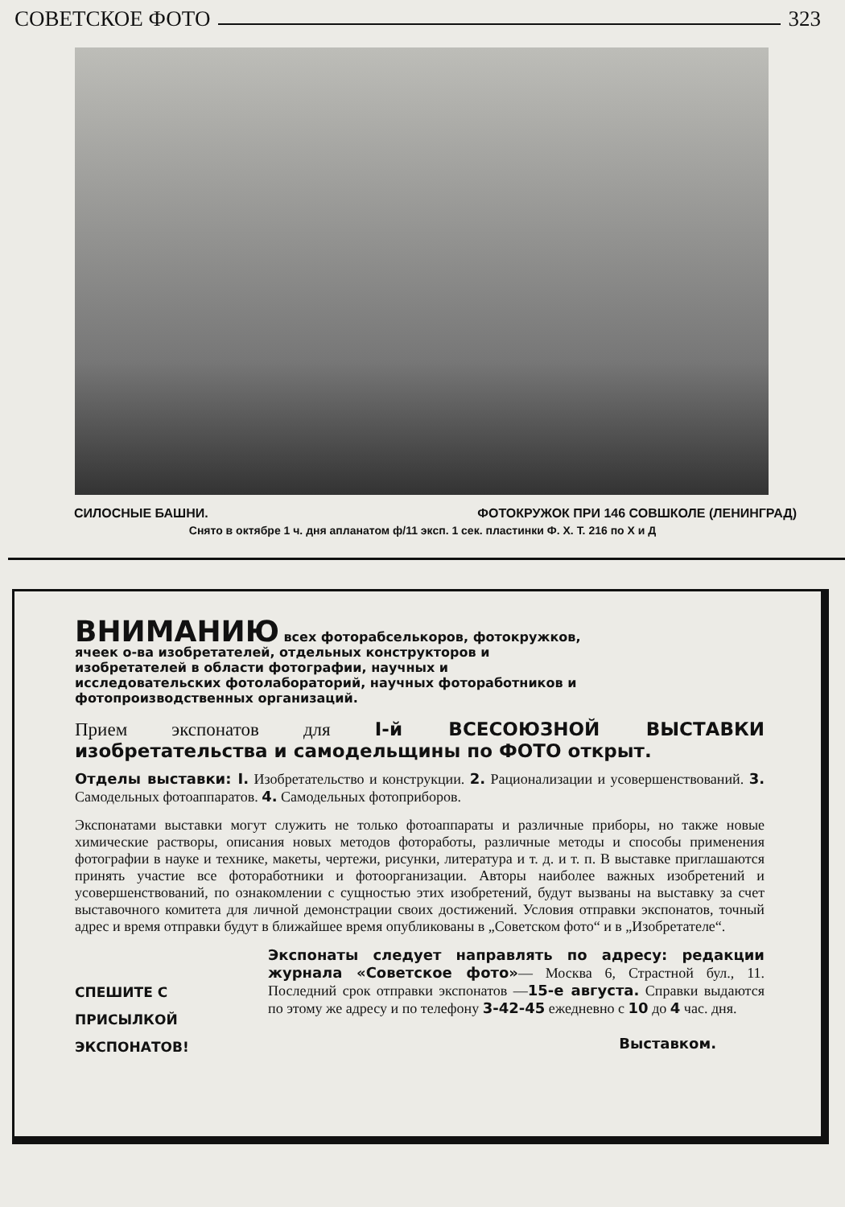СОВЕТСКОЕ ФОТО 323
СИЛОСНЫЕ БАШНИ. ФОТОКРУЖОК ПРИ 146 СОВШКОЛЕ (ЛЕНИНГРАД)
Снято в октябре 1 ч. дня апланатом ф/11 эксп. 1 сек. пластинки Ф. Х. Т. 216 по Х и Д
ВНИМАНИЮ всех фоторабселькоров, фотокружков, ячеек о-ва изобретателей, отдельных конструкторов и изобретателей в области фотографии, научных и исследовательских фотолабораторий, научных фотоработников и фотопроизводственных организаций.
Прием экспонатов для I-й ВСЕСОЮЗНОЙ ВЫСТАВКИ изобретательства и самодельщины по ФОТО открыт.
Отделы выставки: I. Изобретательство и конструкции. 2. Рационализации и усовершенствований. 3. Самодельных фотоаппаратов. 4. Самодельных фотоприборов.
Экспонатами выставки могут служить не только фотоаппараты и различные приборы, но также новые химические растворы, описания новых методов фотоработы, различные методы и способы применения фотографии в науке и технике, макеты, чертежи, рисунки, литература и т. д. и т. п. В выставке приглашаются принять участие все фотоработники и фотоорганизации. Авторы наиболее важных изобретений и усовершенствований, по ознакомлении с сущностью этих изобретений, будут вызваны на выставку за счет выставочного комитета для личной демонстрации своих достижений. Условия отправки экспонатов, точный адрес и время отправки будут в ближайшее время опубликованы в „Советском фото“ и в „Изобретателе“.
СПЕШИТЕ С ПРИСЫЛКОЙ ЭКСПОНАТОВ!
Экспонаты следует направлять по адресу: редакции журнала «Советское фото»— Москва 6, Страстной бул., 11. Последний срок отправки экспонатов —15-е августа. Справки выдаются по этому же адресу и по телефону 3-42-45 ежедневно с 10 до 4 час. дня.
Выставком.